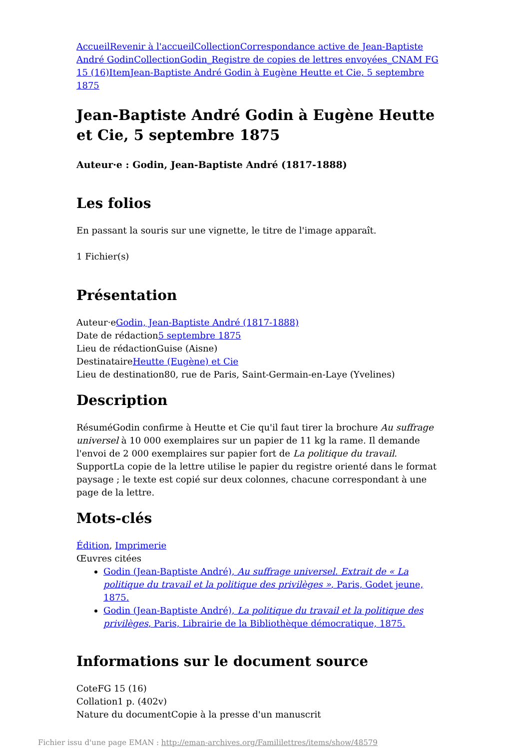Accueil Revenir à l'accueil Collection Correspondance active de Jean-Baptiste André Godin Collection Godin_Registre de copies de lettres envoyées_CNAM FG 15 (16) Item Jean-Baptiste André Godin à Eugène Heutte et Cie, 5 septembre 1875
Jean-Baptiste André Godin à Eugène Heutte et Cie, 5 septembre 1875
Auteur·e : Godin, Jean-Baptiste André (1817-1888)
Les folios
En passant la souris sur une vignette, le titre de l'image apparaît.
1 Fichier(s)
Présentation
Auteur·eGodin, Jean-Baptiste André (1817-1888)
Date de rédaction5 septembre 1875
Lieu de rédactionGuise (Aisne)
DestinataireHeutte (Eugène) et Cie
Lieu de destination80, rue de Paris, Saint-Germain-en-Laye (Yvelines)
Description
RésuméGodin confirme à Heutte et Cie qu'il faut tirer la brochure Au suffrage universel à 10 000 exemplaires sur un papier de 11 kg la rame. Il demande l'envoi de 2 000 exemplaires sur papier fort de La politique du travail.
SupportLa copie de la lettre utilise le papier du registre orienté dans le format paysage ; le texte est copié sur deux colonnes, chacune correspondant à une page de la lettre.
Mots-clés
Édition, Imprimerie
Œuvres citées
Godin (Jean-Baptiste André), Au suffrage universel. Extrait de « La politique du travail et la politique des privilèges », Paris, Godet jeune, 1875.
Godin (Jean-Baptiste André), La politique du travail et la politique des privilèges, Paris, Librairie de la Bibliothèque démocratique, 1875.
Informations sur le document source
CoteFG 15 (16)
Collation1 p. (402v)
Nature du documentCopie à la presse d'un manuscrit
Fichier issu d'une page EMAN : http://eman-archives.org/Famililettres/items/show/48579